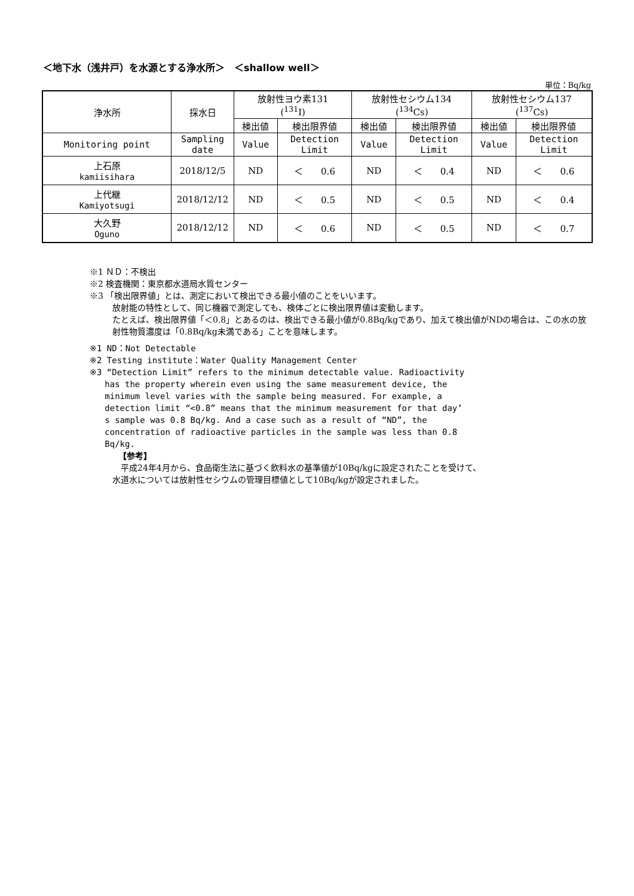＜地下水（浅井戸）を水源とする浄水所＞　＜shallow well＞
単位：Bq/kg
| 浄水所 | 採水日 | 放射性ヨウ素131 (<sup>131</sup>I) | | 放射性セシウム134 (<sup>134</sup>Cs) | | 放射性セシウム137 (<sup>137</sup>Cs) | |
| --- | --- | --- | --- | --- | --- | --- | --- |
| | | 検出値 | 検出限界値 | 検出値 | 検出限界値 | 検出値 | 検出限界値 |
| Monitoring point | Sampling date | Value | Detection Limit | Value | Detection Limit | Value | Detection Limit |
| 上石原 kamiisihara | 2018/12/5 | ND | ＜ 0.6 | ND | ＜ 0.4 | ND | ＜ 0.6 |
| 上代継 Kamiyotsugi | 2018/12/12 | ND | ＜ 0.5 | ND | ＜ 0.5 | ND | ＜ 0.4 |
| 大久野 Oguno | 2018/12/12 | ND | ＜ 0.6 | ND | ＜ 0.5 | ND | ＜ 0.7 |
※1 ＮＤ：不検出
※2 検査機関：東京都水道局水質センター
※3 「検出限界値」とは、測定において検出できる最小値のことをいいます。
放射能の特性として、同じ機器で測定しても、検体ごとに検出限界値は変動します。
たとえば、検出限界値「＜0.8」とあるのは、検出できる最小値が0.8Bq/kgであり、加えて検出値がNDの場合は、この水の放射性物質濃度は「0.8Bq/kg未満である」ことを意味します。
※1 ND：Not Detectable
※2 Testing institute：Water Quality Management Center
※3 “Detection Limit” refers to the minimum detectable value. Radioactivity
has the property wherein even using the same measurement device, the
minimum level varies with the sample being measured. For example, a
detection limit “<0.8” means that the minimum measurement for that day’
s sample was 0.8 Bq/kg. And a case such as a result of “ND”, the
concentration of radioactive particles in the sample was less than 0.8
Bq/kg.
【参考】
　平成24年4月から、食品衛生法に基づく飲料水の基準値が10Bq/kgに設定されたことを受けて、
水道水については放射性セシウムの管理目標値として10Bq/kgが設定されました。